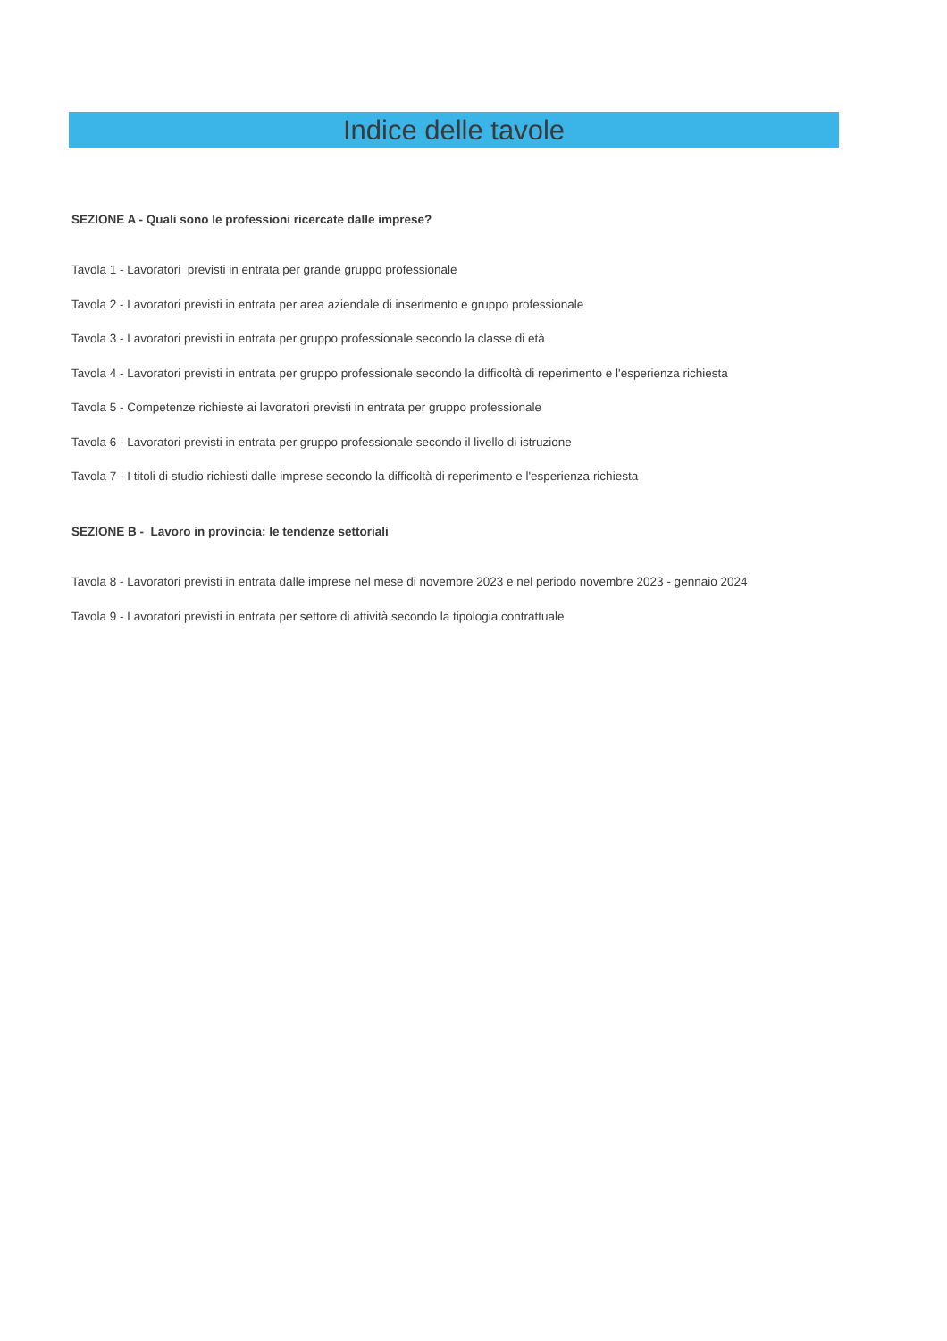Indice delle tavole
SEZIONE A - Quali sono le professioni ricercate dalle imprese?
Tavola 1 - Lavoratori previsti in entrata per grande gruppo professionale
Tavola 2 - Lavoratori previsti in entrata per area aziendale di inserimento e gruppo professionale
Tavola 3 - Lavoratori previsti in entrata per gruppo professionale secondo la classe di età
Tavola 4 - Lavoratori previsti in entrata per gruppo professionale secondo la difficoltà di reperimento e l'esperienza richiesta
Tavola 5 - Competenze richieste ai lavoratori previsti in entrata per gruppo professionale
Tavola 6 - Lavoratori previsti in entrata per gruppo professionale secondo il livello di istruzione
Tavola 7 - I titoli di studio richiesti dalle imprese secondo la difficoltà di reperimento e l'esperienza richiesta
SEZIONE B - Lavoro in provincia: le tendenze settoriali
Tavola 8 - Lavoratori previsti in entrata dalle imprese nel mese di novembre 2023 e nel periodo novembre 2023 - gennaio 2024
Tavola 9 - Lavoratori previsti in entrata per settore di attività secondo la tipologia contrattuale